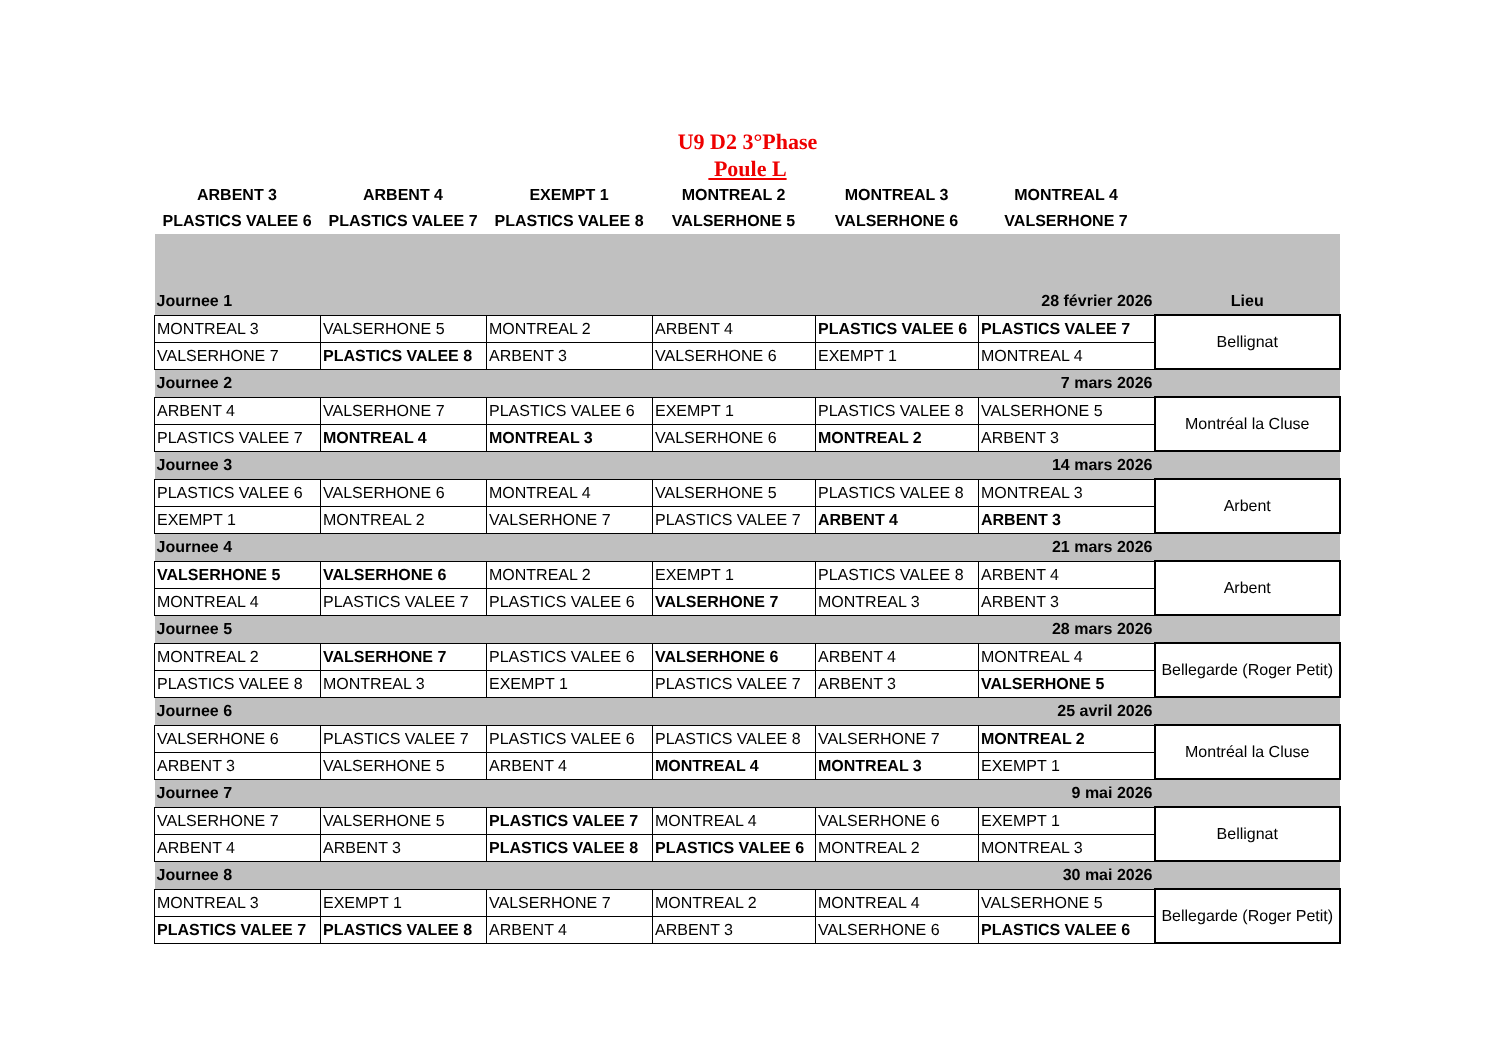U9 D2 3°Phase
Poule L
| ARBENT 3 | ARBENT 4 | EXEMPT 1 | MONTREAL 2 | MONTREAL 3 | MONTREAL 4 | |
| PLASTICS VALEE 6 | PLASTICS VALEE 7 | PLASTICS VALEE 8 | VALSERHONE 5 | VALSERHONE 6 | VALSERHONE 7 | |
| Journee 1 | 28 février 2026 | | | | | Lieu |
| MONTREAL 3 | VALSERHONE 5 | MONTREAL 2 | ARBENT 4 | PLASTICS VALEE 6 | PLASTICS VALEE 7 | Bellignat |
| VALSERHONE 7 | PLASTICS VALEE 8 | ARBENT 3 | VALSERHONE 6 | EXEMPT 1 | MONTREAL 4 | |
| Journee 2 | 7 mars 2026 | | | | | |
| ARBENT 4 | VALSERHONE 7 | PLASTICS VALEE 6 | EXEMPT 1 | PLASTICS VALEE 8 | VALSERHONE 5 | Montréal la Cluse |
| PLASTICS VALEE 7 | MONTREAL 4 | MONTREAL 3 | VALSERHONE 6 | MONTREAL 2 | ARBENT 3 | |
| Journee 3 | 14 mars 2026 | | | | | |
| PLASTICS VALEE 6 | VALSERHONE 6 | MONTREAL 4 | VALSERHONE 5 | PLASTICS VALEE 8 | MONTREAL 3 | Arbent |
| EXEMPT 1 | MONTREAL 2 | VALSERHONE 7 | PLASTICS VALEE 7 | ARBENT 4 | ARBENT 3 | |
| Journee 4 | 21 mars 2026 | | | | | |
| VALSERHONE 5 | VALSERHONE 6 | MONTREAL 2 | EXEMPT 1 | PLASTICS VALEE 8 | ARBENT 4 | Arbent |
| MONTREAL 4 | PLASTICS VALEE 7 | PLASTICS VALEE 6 | VALSERHONE 7 | MONTREAL 3 | ARBENT 3 | |
| Journee 5 | 28 mars 2026 | | | | | |
| MONTREAL 2 | VALSERHONE 7 | PLASTICS VALEE 6 | VALSERHONE 6 | ARBENT 4 | MONTREAL 4 | Bellegarde (Roger Petit) |
| PLASTICS VALEE 8 | MONTREAL 3 | EXEMPT 1 | PLASTICS VALEE 7 | ARBENT 3 | VALSERHONE 5 | |
| Journee 6 | 25 avril 2026 | | | | | |
| VALSERHONE 6 | PLASTICS VALEE 7 | PLASTICS VALEE 6 | PLASTICS VALEE 8 | VALSERHONE 7 | MONTREAL 2 | Montréal la Cluse |
| ARBENT 3 | VALSERHONE 5 | ARBENT 4 | MONTREAL 4 | MONTREAL 3 | EXEMPT 1 | |
| Journee 7 | 9 mai 2026 | | | | | |
| VALSERHONE 7 | VALSERHONE 5 | PLASTICS VALEE 7 | MONTREAL 4 | VALSERHONE 6 | EXEMPT 1 | Bellignat |
| ARBENT 4 | ARBENT 3 | PLASTICS VALEE 8 | PLASTICS VALEE 6 | MONTREAL 2 | MONTREAL 3 | |
| Journee 8 | 30 mai 2026 | | | | | |
| MONTREAL 3 | EXEMPT 1 | VALSERHONE 7 | MONTREAL 2 | MONTREAL 4 | VALSERHONE 5 | Bellegarde (Roger Petit) |
| PLASTICS VALEE 7 | PLASTICS VALEE 8 | ARBENT 4 | ARBENT 3 | VALSERHONE 6 | PLASTICS VALEE 6 | |